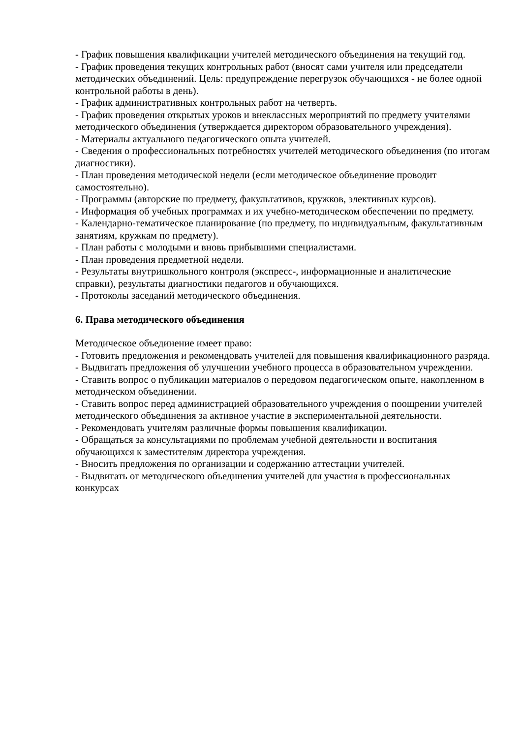- График повышения квалификации учителей методического объединения на текущий год.
- График проведения текущих контрольных работ (вносят сами учителя или председатели методических объединений. Цель: предупреждение перегрузок обучающихся - не более одной контрольной работы в день).
- График административных контрольных работ на четверть.
- График проведения открытых уроков и внеклассных мероприятий по предмету учителями методического объединения (утверждается директором образовательного учреждения).
- Материалы актуального педагогического опыта учителей.
- Сведения о профессиональных потребностях учителей методического объединения (по итогам диагностики).
- План проведения методической недели (если методическое объединение проводит самостоятельно).
- Программы (авторские по предмету, факультативов, кружков, элективных курсов).
- Информация об учебных программах и их учебно-методическом обеспечении по предмету.
- Календарно-тематическое планирование (по предмету, по индивидуальным, факультативным занятиям, кружкам по предмету).
- План работы с молодыми и вновь прибывшими специалистами.
- План проведения предметной недели.
- Результаты внутришкольного контроля (экспресс-, информационные и аналитические справки), результаты диагностики педагогов и обучающихся.
- Протоколы заседаний методического объединения.
6. Права методического объединения
Методическое объединение имеет право:
- Готовить предложения и рекомендовать учителей для повышения квалификационного разряда.
- Выдвигать предложения об улучшении учебного процесса в образовательном учреждении.
- Ставить вопрос о публикации материалов о передовом педагогическом опыте, накопленном в методическом объединении.
- Ставить вопрос перед администрацией образовательного учреждения о поощрении учителей методического объединения за активное участие в экспериментальной деятельности.
- Рекомендовать учителям различные формы повышения квалификации.
- Обращаться за консультациями по проблемам учебной деятельности и воспитания обучающихся к заместителям директора учреждения.
- Вносить предложения по организации и содержанию аттестации учителей.
- Выдвигать от методического объединения учителей для участия в профессиональных конкурсах